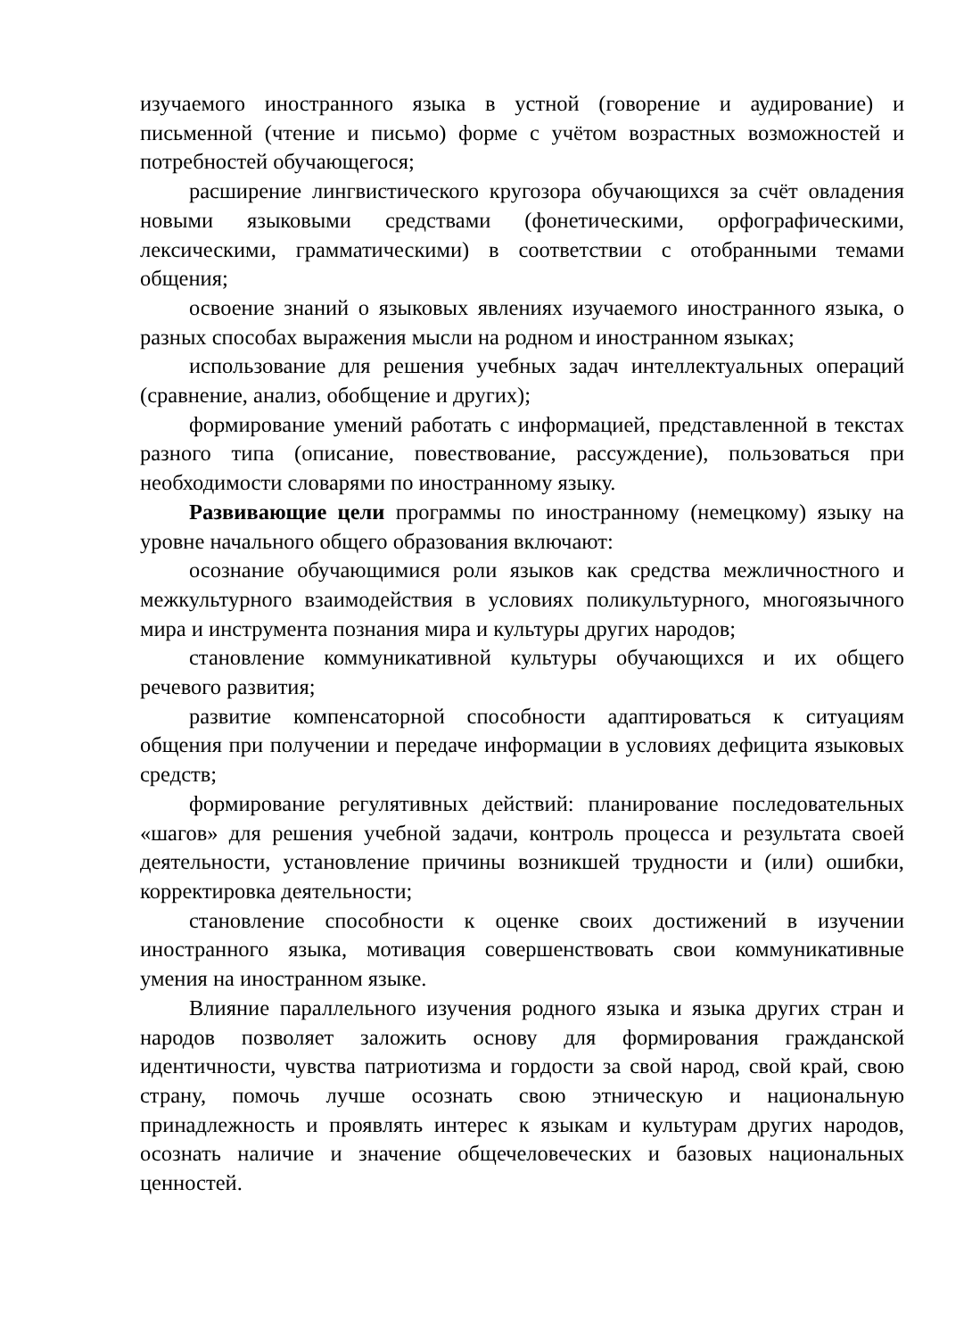изучаемого иностранного языка в устной (говорение и аудирование) и письменной (чтение и письмо) форме с учётом возрастных возможностей и потребностей обучающегося;
расширение лингвистического кругозора обучающихся за счёт овладения новыми языковыми средствами (фонетическими, орфографическими, лексическими, грамматическими) в соответствии с отобранными темами общения;
освоение знаний о языковых явлениях изучаемого иностранного языка, о разных способах выражения мысли на родном и иностранном языках;
использование для решения учебных задач интеллектуальных операций (сравнение, анализ, обобщение и других);
формирование умений работать с информацией, представленной в текстах разного типа (описание, повествование, рассуждение), пользоваться при необходимости словарями по иностранному языку.
Развивающие цели программы по иностранному (немецкому) языку на уровне начального общего образования включают:
осознание обучающимися роли языков как средства межличностного и межкультурного взаимодействия в условиях поликультурного, многоязычного мира и инструмента познания мира и культуры других народов;
становление коммуникативной культуры обучающихся и их общего речевого развития;
развитие компенсаторной способности адаптироваться к ситуациям общения при получении и передаче информации в условиях дефицита языковых средств;
формирование регулятивных действий: планирование последовательных «шагов» для решения учебной задачи, контроль процесса и результата своей деятельности, установление причины возникшей трудности и (или) ошибки, корректировка деятельности;
становление способности к оценке своих достижений в изучении иностранного языка, мотивация совершенствовать свои коммуникативные умения на иностранном языке.
Влияние параллельного изучения родного языка и языка других стран и народов позволяет заложить основу для формирования гражданской идентичности, чувства патриотизма и гордости за свой народ, свой край, свою страну, помочь лучше осознать свою этническую и национальную принадлежность и проявлять интерес к языкам и культурам других народов, осознать наличие и значение общечеловеческих и базовых национальных ценностей.